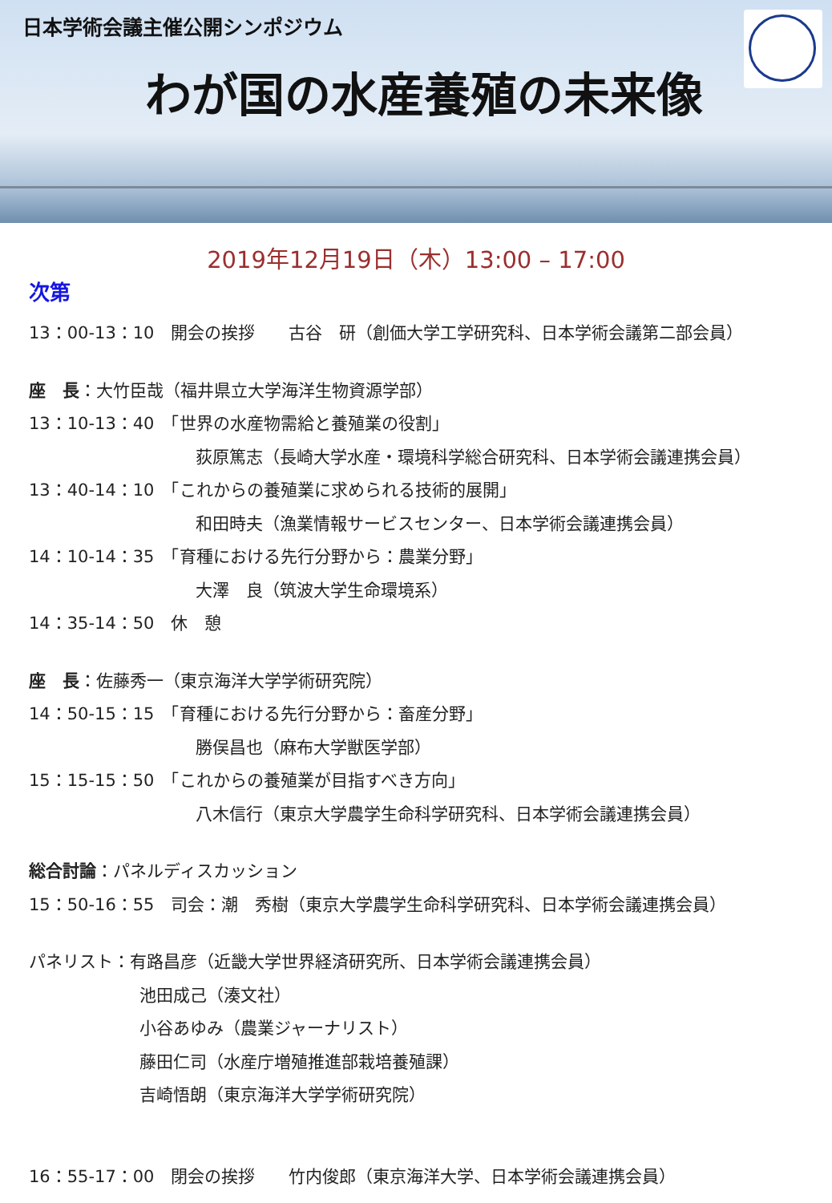日本学術会議主催公開シンポジウム
わが国の水産養殖の未来像
2019年12月19日（木）13:00 – 17:00
次第
13：00-13：10　開会の挨拶　　古谷　研（創価大学工学研究科、日本学術会議第二部会員）
座　長：大竹臣哉（福井県立大学海洋生物資源学部）
13：10-13：40　「世界の水産物需給と養殖業の役割」
荻原篤志（長崎大学水産・環境科学総合研究科、日本学術会議連携会員）
13：40-14：10　「これからの養殖業に求められる技術的展開」
和田時夫（漁業情報サービスセンター、日本学術会議連携会員）
14：10-14：35　「育種における先行分野から：農業分野」
大澤　良（筑波大学生命環境系）
14：35-14：50　休　憩
座　長：佐藤秀一（東京海洋大学学術研究院）
14：50-15：15　「育種における先行分野から：畜産分野」
勝俣昌也（麻布大学獣医学部）
15：15-15：50　「これからの養殖業が目指すべき方向」
八木信行（東京大学農学生命科学研究科、日本学術会議連携会員）
総合討論：パネルディスカッション
15：50-16：55　司会：潮　秀樹（東京大学農学生命科学研究科、日本学術会議連携会員）
パネリスト：有路昌彦（近畿大学世界経済研究所、日本学術会議連携会員）
池田成己（湊文社）
小谷あゆみ（農業ジャーナリスト）
藤田仁司（水産庁増殖推進部栽培養殖課）
吉崎悟朗（東京海洋大学学術研究院）
16：55-17：00　閉会の挨拶　　竹内俊郎（東京海洋大学、日本学術会議連携会員）